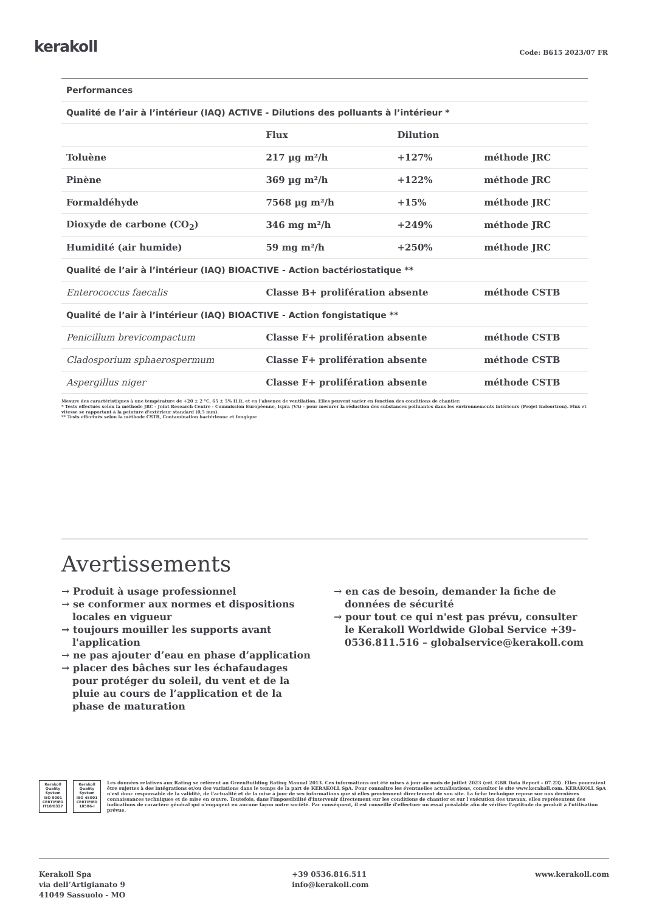kerakoll Code: B615 2023/07 FR
| Performances | | | |
| Qualité de l’air à l’intérieur (IAQ) ACTIVE - Dilutions des polluants à l’intérieur * | | | |
| | Flux | Dilution | |
| Toluène | 217 µg m²/h | +127% | méthode JRC |
| Pinène | 369 µg m²/h | +122% | méthode JRC |
| Formaldéhyde | 7568 µg m²/h | +15% | méthode JRC |
| Dioxyde de carbone (CO<sub>2</sub>) | 346 mg m²/h | +249% | méthode JRC |
| Humidité (air humide) | 59 mg m²/h | +250% | méthode JRC |
| Qualité de l’air à l’intérieur (IAQ) BIOACTIVE - Action bactériostatique ** | | | |
| Enterococcus faecalis | Classe B+ prolifération absente | | méthode CSTB |
| Qualité de l’air à l’intérieur (IAQ) BIOACTIVE - Action fongistatique ** | | | |
| Penicillum brevicompactum | Classe F+ prolifération absente | | méthode CSTB |
| Cladosporium sphaerospermum | Classe F+ prolifération absente | | méthode CSTB |
| Aspergillus niger | Classe F+ prolifération absente | | méthode CSTB |
Mesure des caractéristiques à une température de +20 ± 2 °C, 65 ± 5% H.R. et en l'absence de ventilation. Elles peuvent varier en fonction des conditions de chantier.
* Tests effectués selon la méthode JRC - Joint Research Centre - Commission Européenne, Ispra (VA) - pour mesurer la réduction des substances polluantes dans les environnements intérieurs (Projet Indoortron). Flux et vitesse se rapportant à la peinture d’extérieur standard (0,5 mm).
** Tests effectués selon la méthode CSTB, Contamination bactérienne et fongique
Avertissements
→ Produit à usage professionnel
→ se conformer aux normes et dispositions locales en vigueur
→ toujours mouiller les supports avant l'application
→ ne pas ajouter d’eau en phase d’application
→ placer des bâches sur les échafaudages pour protéger du soleil, du vent et de la pluie au cours de l’application et de la phase de maturation
→ en cas de besoin, demander la fiche de données de sécurité
→ pour tout ce qui n'est pas prévu, consulter le Kerakoll Worldwide Global Service +39-0536.811.516 – globalservice@kerakoll.com
Kerakoll Quality System
ISO 9001 CERTIFIED IT10/0327
Kerakoll Quality System
ISO 45001 CERTIFIED 18586-I
Les données relatives aux Rating se réfèrent au GreenBuilding Rating Manual 2013. Ces informations ont été mises à jour au mois de juillet 2023 (réf. GBR Data Report – 07.23). Elles pourraient être sujettes à des intégrations et/ou des variations dans le temps de la part de KERAKOLL SpA. Pour connaître les éventuelles actualisations, consulter le site www.kerakoll.com. KERAKOLL SpA n'est donc responsable de la validité, de l'actualité et de la mise à jour de ses informations que si elles proviennent directement de son site. La fiche technique repose sur nos dernières connaissances techniques et de mise en œuvre. Toutefois, dans l'impossibilité d'intervenir directement sur les conditions de chantier et sur l'exécution des travaux, elles représentent des indications de caractère général qui n'engagent en aucune façon notre société. Par conséquent, il est conseillé d'effectuer un essai préalable afin de vérifier l'aptitude du produit à l'utilisation prévue.
Kerakoll Spa
via dell’Artigianato 9
41049 Sassuolo - MO
+39 0536.816.511
info@kerakoll.com
www.kerakoll.com